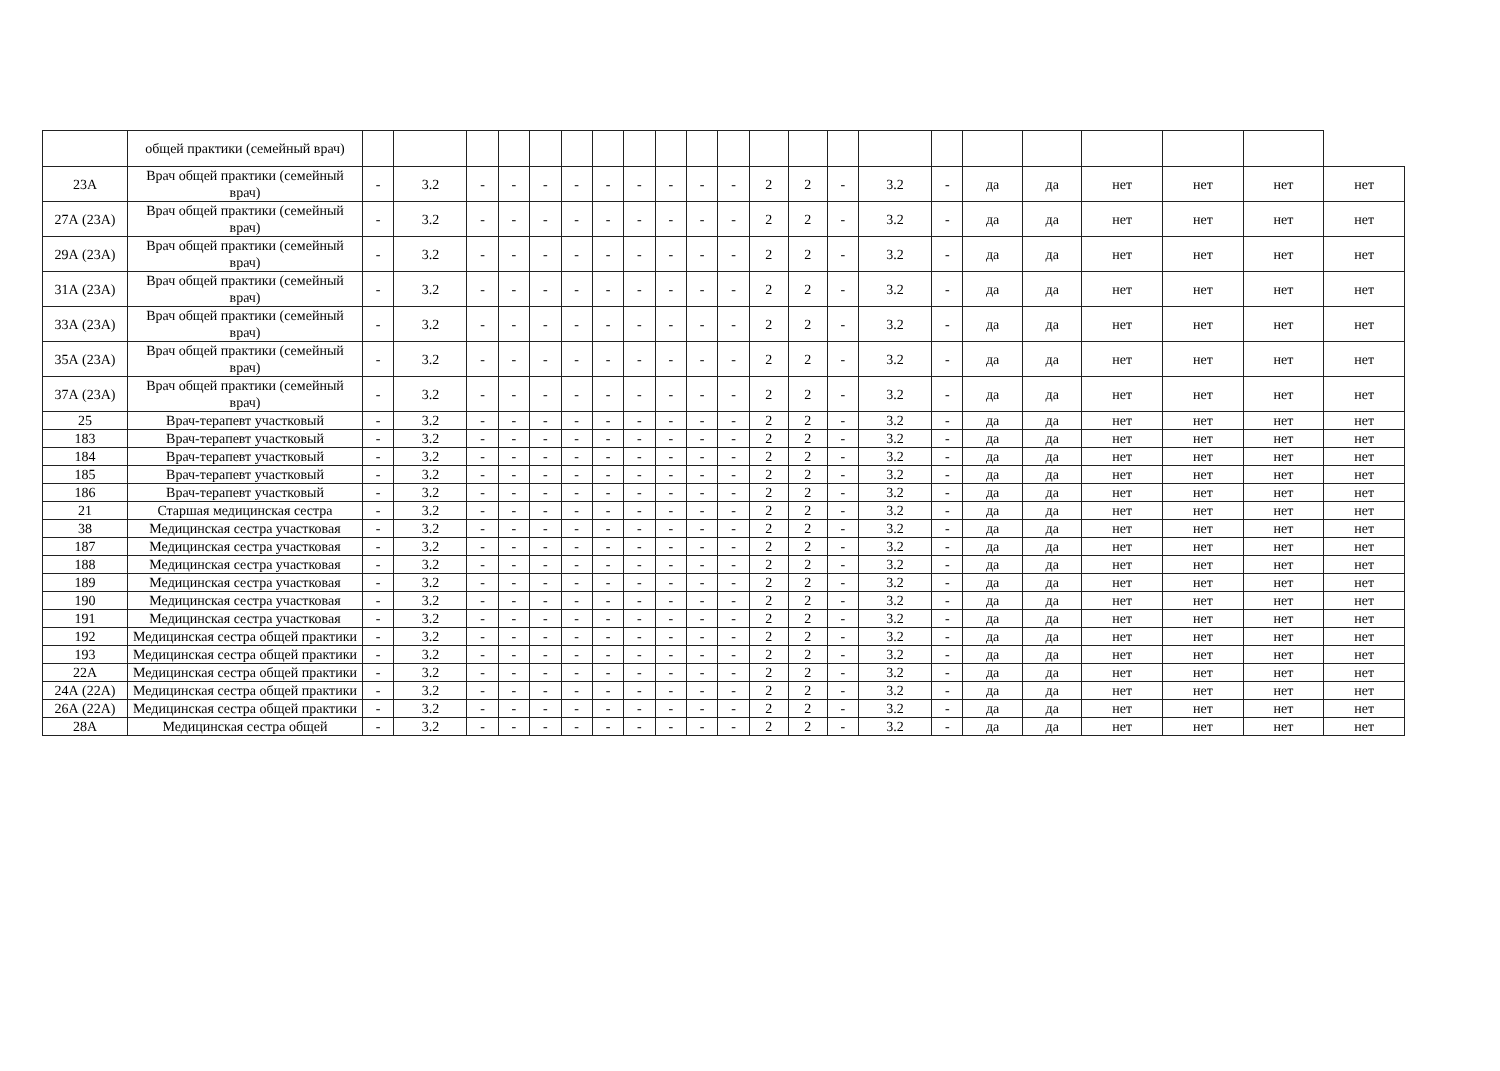| | общей практики (семейный врач) | | | | | | | | | | | | | | | | | | | | | | |
| 23А | Врач общей практики (семейный врач) | - | 3.2 | - | - | - | - | - | - | - | - | - | 2 | 2 | - | 3.2 | - | да | да | нет | нет | нет | нет |
| 27А (23А) | Врач общей практики (семейный врач) | - | 3.2 | - | - | - | - | - | - | - | - | - | 2 | 2 | - | 3.2 | - | да | да | нет | нет | нет | нет |
| 29А (23А) | Врач общей практики (семейный врач) | - | 3.2 | - | - | - | - | - | - | - | - | - | 2 | 2 | - | 3.2 | - | да | да | нет | нет | нет | нет |
| 31А (23А) | Врач общей практики (семейный врач) | - | 3.2 | - | - | - | - | - | - | - | - | - | 2 | 2 | - | 3.2 | - | да | да | нет | нет | нет | нет |
| 33А (23А) | Врач общей практики (семейный врач) | - | 3.2 | - | - | - | - | - | - | - | - | - | 2 | 2 | - | 3.2 | - | да | да | нет | нет | нет | нет |
| 35А (23А) | Врач общей практики (семейный врач) | - | 3.2 | - | - | - | - | - | - | - | - | - | 2 | 2 | - | 3.2 | - | да | да | нет | нет | нет | нет |
| 37А (23А) | Врач общей практики (семейный врач) | - | 3.2 | - | - | - | - | - | - | - | - | - | 2 | 2 | - | 3.2 | - | да | да | нет | нет | нет | нет |
| 25 | Врач-терапевт участковый | - | 3.2 | - | - | - | - | - | - | - | - | - | 2 | 2 | - | 3.2 | - | да | да | нет | нет | нет | нет |
| 183 | Врач-терапевт участковый | - | 3.2 | - | - | - | - | - | - | - | - | - | 2 | 2 | - | 3.2 | - | да | да | нет | нет | нет | нет |
| 184 | Врач-терапевт участковый | - | 3.2 | - | - | - | - | - | - | - | - | - | 2 | 2 | - | 3.2 | - | да | да | нет | нет | нет | нет |
| 185 | Врач-терапевт участковый | - | 3.2 | - | - | - | - | - | - | - | - | - | 2 | 2 | - | 3.2 | - | да | да | нет | нет | нет | нет |
| 186 | Врач-терапевт участковый | - | 3.2 | - | - | - | - | - | - | - | - | - | 2 | 2 | - | 3.2 | - | да | да | нет | нет | нет | нет |
| 21 | Старшая медицинская сестра | - | 3.2 | - | - | - | - | - | - | - | - | - | 2 | 2 | - | 3.2 | - | да | да | нет | нет | нет | нет |
| 38 | Медицинская сестра участковая | - | 3.2 | - | - | - | - | - | - | - | - | - | 2 | 2 | - | 3.2 | - | да | да | нет | нет | нет | нет |
| 187 | Медицинская сестра участковая | - | 3.2 | - | - | - | - | - | - | - | - | - | 2 | 2 | - | 3.2 | - | да | да | нет | нет | нет | нет |
| 188 | Медицинская сестра участковая | - | 3.2 | - | - | - | - | - | - | - | - | - | 2 | 2 | - | 3.2 | - | да | да | нет | нет | нет | нет |
| 189 | Медицинская сестра участковая | - | 3.2 | - | - | - | - | - | - | - | - | - | 2 | 2 | - | 3.2 | - | да | да | нет | нет | нет | нет |
| 190 | Медицинская сестра участковая | - | 3.2 | - | - | - | - | - | - | - | - | - | 2 | 2 | - | 3.2 | - | да | да | нет | нет | нет | нет |
| 191 | Медицинская сестра участковая | - | 3.2 | - | - | - | - | - | - | - | - | - | 2 | 2 | - | 3.2 | - | да | да | нет | нет | нет | нет |
| 192 | Медицинская сестра общей практики | - | 3.2 | - | - | - | - | - | - | - | - | - | 2 | 2 | - | 3.2 | - | да | да | нет | нет | нет | нет |
| 193 | Медицинская сестра общей практики | - | 3.2 | - | - | - | - | - | - | - | - | - | 2 | 2 | - | 3.2 | - | да | да | нет | нет | нет | нет |
| 22А | Медицинская сестра общей практики | - | 3.2 | - | - | - | - | - | - | - | - | - | 2 | 2 | - | 3.2 | - | да | да | нет | нет | нет | нет |
| 24А (22А) | Медицинская сестра общей практики | - | 3.2 | - | - | - | - | - | - | - | - | - | 2 | 2 | - | 3.2 | - | да | да | нет | нет | нет | нет |
| 26А (22А) | Медицинская сестра общей практики | - | 3.2 | - | - | - | - | - | - | - | - | - | 2 | 2 | - | 3.2 | - | да | да | нет | нет | нет | нет |
| 28А | Медицинская сестра общей | - | 3.2 | - | - | - | - | - | - | - | - | - | 2 | 2 | - | 3.2 | - | да | да | нет | нет | нет | нет |